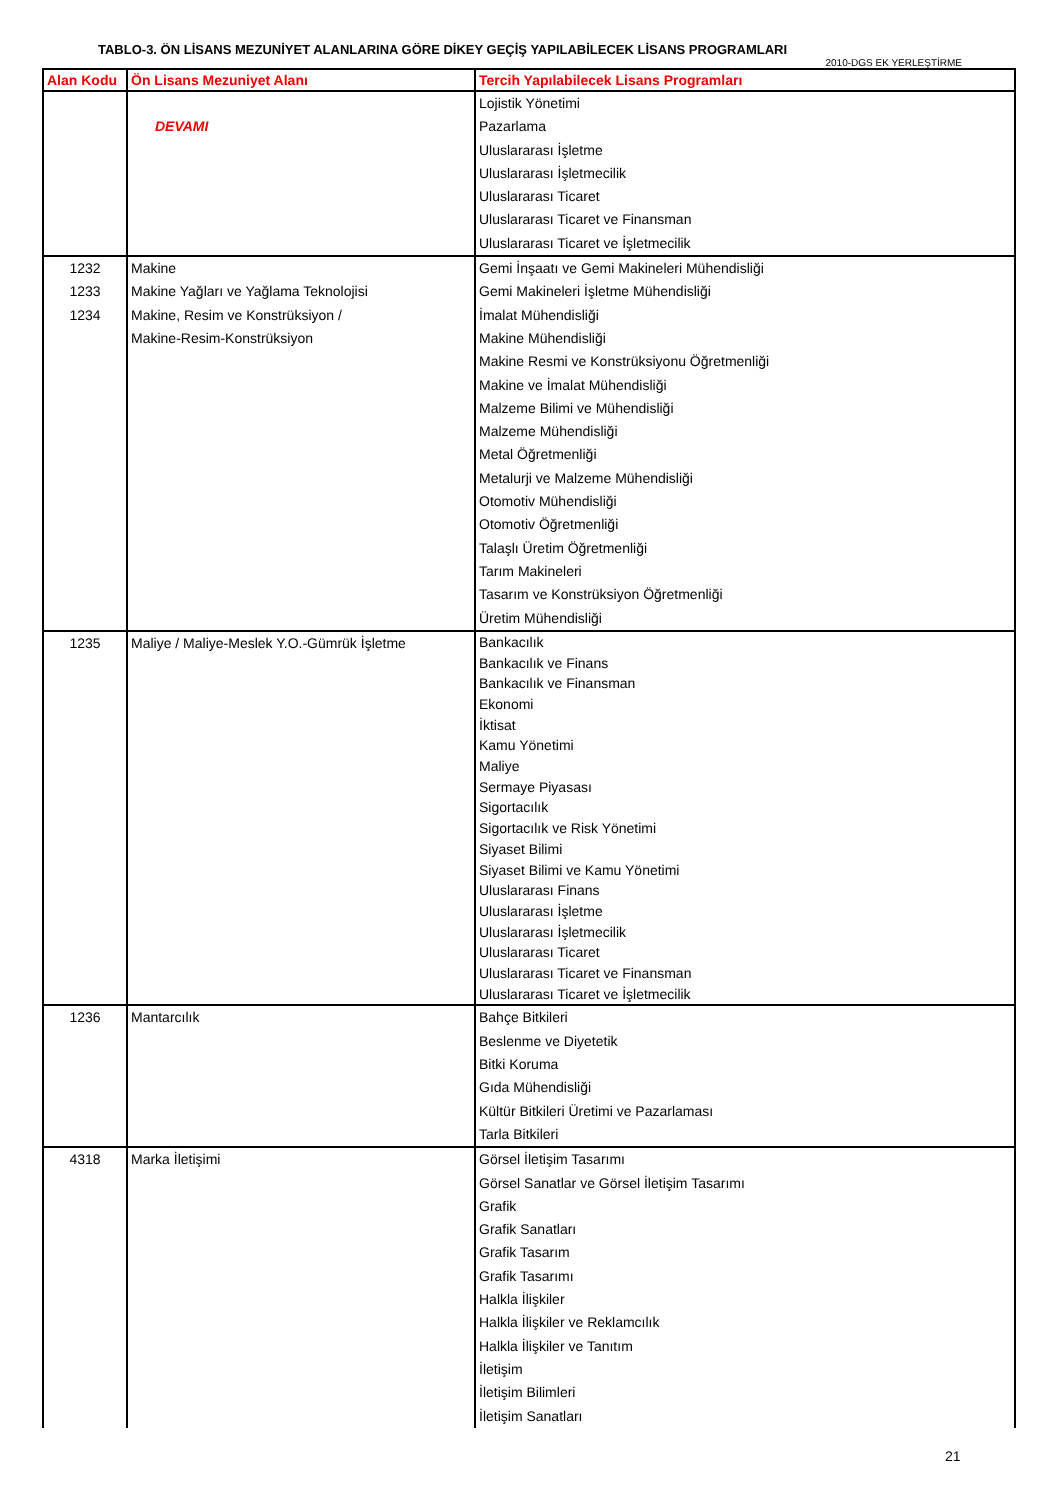TABLO-3. ÖN LİSANS MEZUNİYET ALANLARINA GÖRE DİKEY GEÇİŞ YAPILABİLECEK LİSANS PROGRAMLARI
2010-DGS EK YERLEŞTİRME
| Alan Kodu | Ön Lisans Mezuniyet Alanı | Tercih Yapılabilecek Lisans Programları |
| --- | --- | --- |
| | DEVAMI | Lojistik Yönetimi Pazarlama Uluslararası İşletme Uluslararası İşletmecilik Uluslararası Ticaret Uluslararası Ticaret ve Finansman Uluslararası Ticaret ve İşletmecilik |
| 1232 1233 1234 | Makine Makine Yağları ve Yağlama Teknolojisi Makine, Resim ve Konstrüksiyon / Makine-Resim-Konstrüksiyon | Gemi İnşaatı ve Gemi Makineleri Mühendisliği Gemi Makineleri İşletme Mühendisliği İmalat Mühendisliği Makine Mühendisliği Makine Resmi ve Konstrüksiyonu Öğretmenliği Makine ve İmalat Mühendisliği Malzeme Bilimi ve Mühendisliği Malzeme Mühendisliği Metal Öğretmenliği Metalurji ve Malzeme Mühendisliği Otomotiv Mühendisliği Otomotiv Öğretmenliği Talaşlı Üretim Öğretmenliği Tarım Makineleri Tasarım ve Konstrüksiyon Öğretmenliği Üretim Mühendisliği |
| 1235 | Maliye / Maliye-Meslek Y.O.-Gümrük İşletme | Bankacılık Bankacılık ve Finans Bankacılık ve Finansman Ekonomi İktisat Kamu Yönetimi Maliye Sermaye Piyasası Sigortacılık Sigortacılık ve Risk Yönetimi Siyaset Bilimi Siyaset Bilimi ve Kamu Yönetimi Uluslararası Finans Uluslararası İşletme Uluslararası İşletmecilik Uluslararası Ticaret Uluslararası Ticaret ve Finansman Uluslararası Ticaret ve İşletmecilik |
| 1236 | Mantarcılık | Bahçe Bitkileri Beslenme ve Diyetetik Bitki Koruma Gıda Mühendisliği Kültür Bitkileri Üretimi ve Pazarlaması Tarla Bitkileri |
| 4318 | Marka İletişimi | Görsel İletişim Tasarımı Görsel Sanatlar ve Görsel İletişim Tasarımı Grafik Grafik Sanatları Grafik Tasarım Grafik Tasarımı Halkla İlişkiler Halkla İlişkiler ve Reklamcılık Halkla İlişkiler ve Tanıtım İletişim İletişim Bilimleri İletişim Sanatları |
21